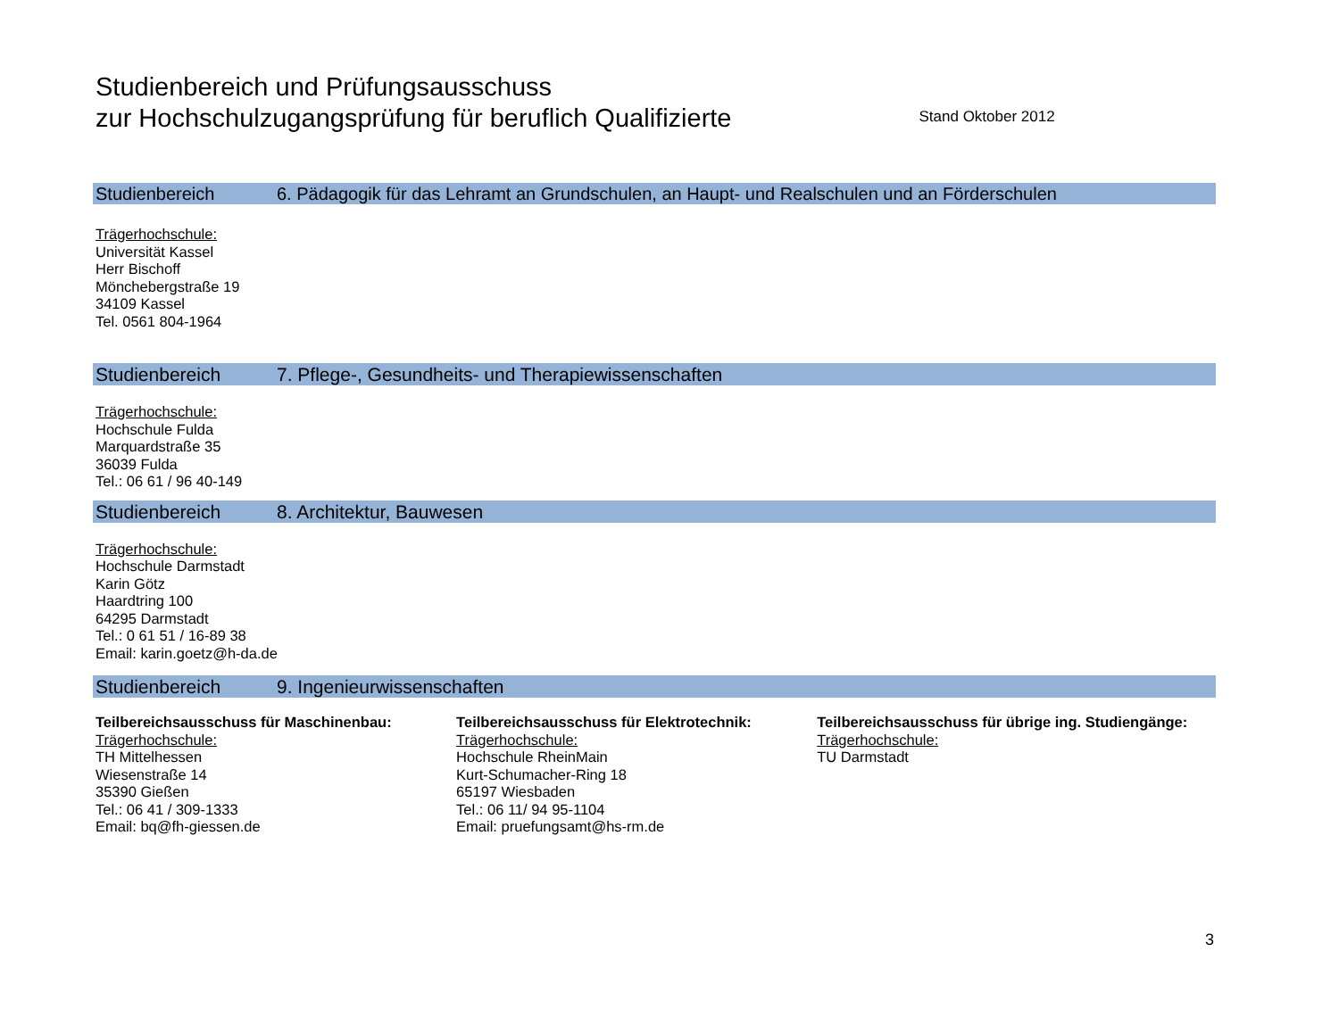Studienbereich und Prüfungsausschuss
zur Hochschulzugangsprüfung für beruflich Qualifizierte
Stand Oktober 2012
Studienbereich 6. Pädagogik für das Lehramt an Grundschulen, an Haupt- und Realschulen und an Förderschulen
Trägerhochschule:
Universität Kassel
Herr Bischoff
Mönchebergstraße 19
34109 Kassel
Tel. 0561 804-1964
Studienbereich 7. Pflege-, Gesundheits- und Therapiewissenschaften
Trägerhochschule:
Hochschule Fulda
Marquardstraße 35
36039 Fulda
Tel.: 06 61 / 96 40-149
Studienbereich 8. Architektur, Bauwesen
Trägerhochschule:
Hochschule Darmstadt
Karin Götz
Haardtring 100
64295 Darmstadt
Tel.: 0 61 51 / 16-89 38
Email: karin.goetz@h-da.de
Studienbereich 9. Ingenieurwissenschaften
Teilbereichsausschuss für Maschinenbau:
Trägerhochschule:
TH Mittelhessen
Wiesenstraße 14
35390 Gießen
Tel.: 06 41 / 309-1333
Email: bq@fh-giessen.de
Teilbereichsausschuss für Elektrotechnik:
Trägerhochschule:
Hochschule RheinMain
Kurt-Schumacher-Ring 18
65197 Wiesbaden
Tel.: 06 11/ 94 95-1104
Email: pruefungsamt@hs-rm.de
Teilbereichsausschuss für übrige ing. Studiengänge:
Trägerhochschule:
TU Darmstadt
3